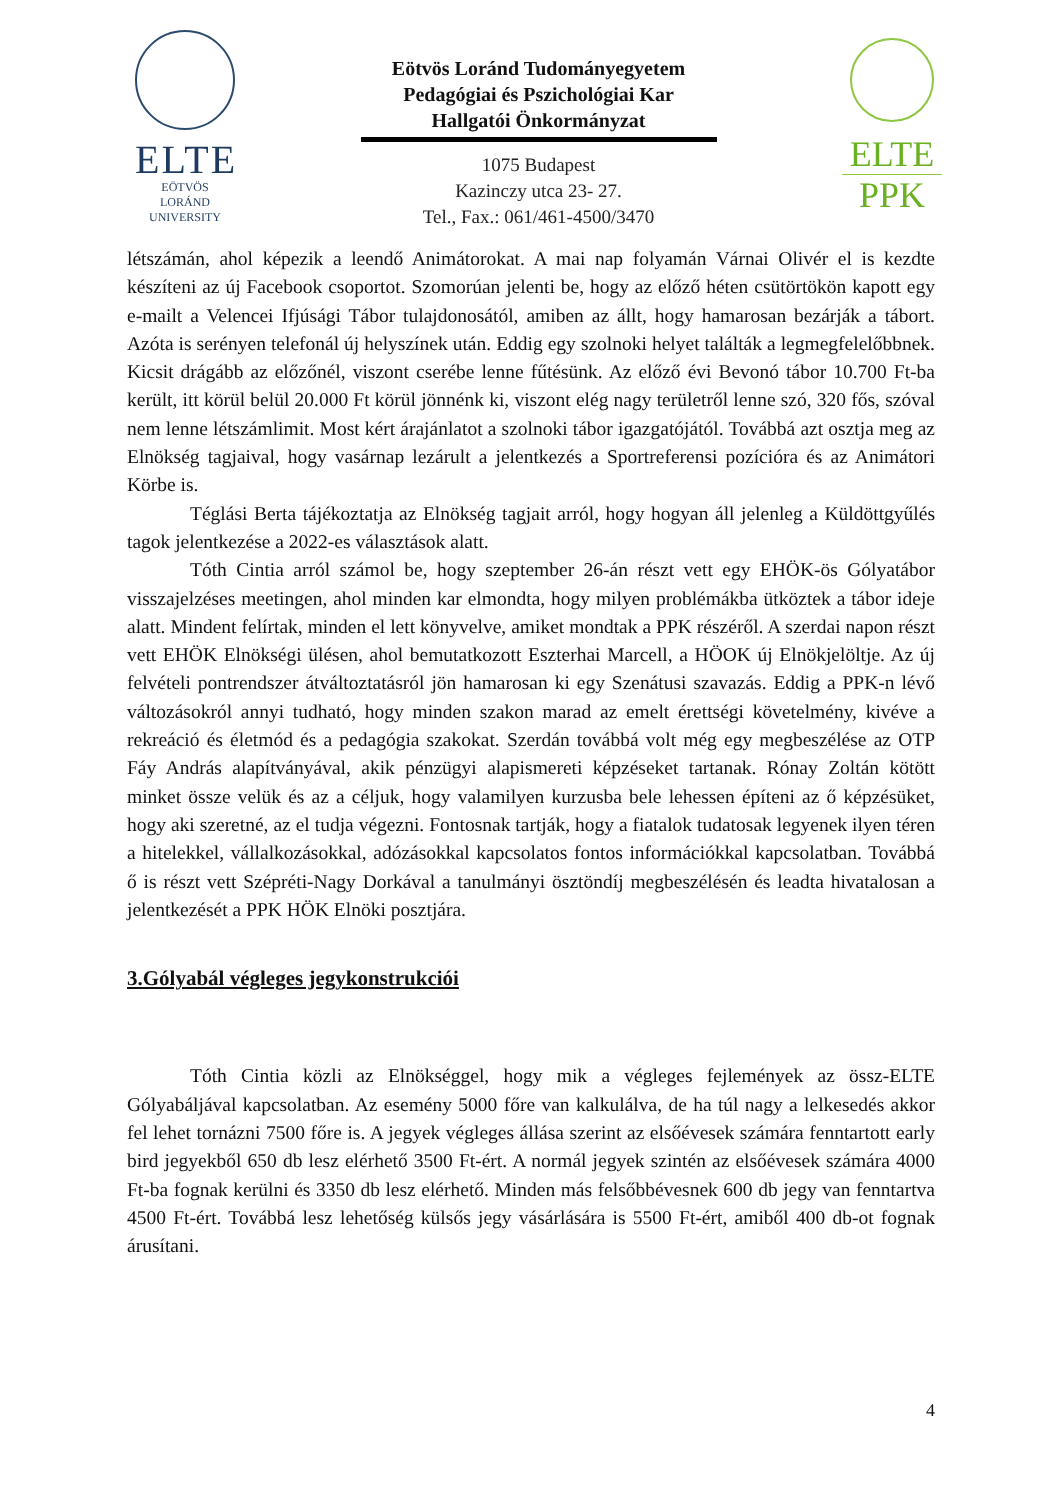ELTE
EÖTVÖS LORÁND
UNIVERSITY
Eötvös Loránd Tudományegyetem
Pedagógiai és Pszichológiai Kar
Hallgatói Önkormányzat
1075 Budapest
Kazinczy utca 23- 27.
Tel., Fax.: 061/461-4500/3470
ELTE
PPK
létszámán, ahol képezik a leendő Animátorokat. A mai nap folyamán Várnai Olivér el is kezdte készíteni az új Facebook csoportot. Szomorúan jelenti be, hogy az előző héten csütörtökön kapott egy e-mailt a Velencei Ifjúsági Tábor tulajdonosától, amiben az állt, hogy hamarosan bezárják a tábort. Azóta is serényen telefonál új helyszínek után. Eddig egy szolnoki helyet találták a legmegfelelőbbnek. Kicsit drágább az előzőnél, viszont cserébe lenne fűtésünk. Az előző évi Bevonó tábor 10.700 Ft-ba került, itt körül belül 20.000 Ft körül jönnénk ki, viszont elég nagy területről lenne szó, 320 fős, szóval nem lenne létszámlimit. Most kért árajánlatot a szolnoki tábor igazgatójától. Továbbá azt osztja meg az Elnökség tagjaival, hogy vasárnap lezárult a jelentkezés a Sportreferensi pozícióra és az Animátori Körbe is.
Téglási Berta tájékoztatja az Elnökség tagjait arról, hogy hogyan áll jelenleg a Küldöttgyűlés tagok jelentkezése a 2022-es választások alatt.
Tóth Cintia arról számol be, hogy szeptember 26-án részt vett egy EHÖK-ös Gólyatábor visszajelzéses meetingen, ahol minden kar elmondta, hogy milyen problémákba ütköztek a tábor ideje alatt. Mindent felírtak, minden el lett könyvelve, amiket mondtak a PPK részéről. A szerdai napon részt vett EHÖK Elnökségi ülésen, ahol bemutatkozott Eszterhai Marcell, a HÖOK új Elnökjelöltje. Az új felvételi pontrendszer átváltoztatásról jön hamarosan ki egy Szenátusi szavazás. Eddig a PPK-n lévő változásokról annyi tudható, hogy minden szakon marad az emelt érettségi követelmény, kivéve a rekreáció és életmód és a pedagógia szakokat. Szerdán továbbá volt még egy megbeszélése az OTP Fáy András alapítványával, akik pénzügyi alapismereti képzéseket tartanak. Rónay Zoltán kötött minket össze velük és az a céljuk, hogy valamilyen kurzusba bele lehessen építeni az ő képzésüket, hogy aki szeretné, az el tudja végezni. Fontosnak tartják, hogy a fiatalok tudatosak legyenek ilyen téren a hitelekkel, vállalkozásokkal, adózásokkal kapcsolatos fontos információkkal kapcsolatban. Továbbá ő is részt vett Szépréti-Nagy Dorkával a tanulmányi ösztöndíj megbeszélésén és leadta hivatalosan a jelentkezését a PPK HÖK Elnöki posztjára.
3.Gólyabál végleges jegykonstrukciói
Tóth Cintia közli az Elnökséggel, hogy mik a végleges fejlemények az össz-ELTE Gólyabáljával kapcsolatban. Az esemény 5000 főre van kalkulálva, de ha túl nagy a lelkesedés akkor fel lehet tornázni 7500 főre is. A jegyek végleges állása szerint az elsőévesek számára fenntartott early bird jegyekből 650 db lesz elérhető 3500 Ft-ért. A normál jegyek szintén az elsőévesek számára 4000 Ft-ba fognak kerülni és 3350 db lesz elérhető. Minden más felsőbbévesnek 600 db jegy van fenntartva 4500 Ft-ért. Továbbá lesz lehetőség külsős jegy vásárlására is 5500 Ft-ért, amiből 400 db-ot fognak árusítani.
4